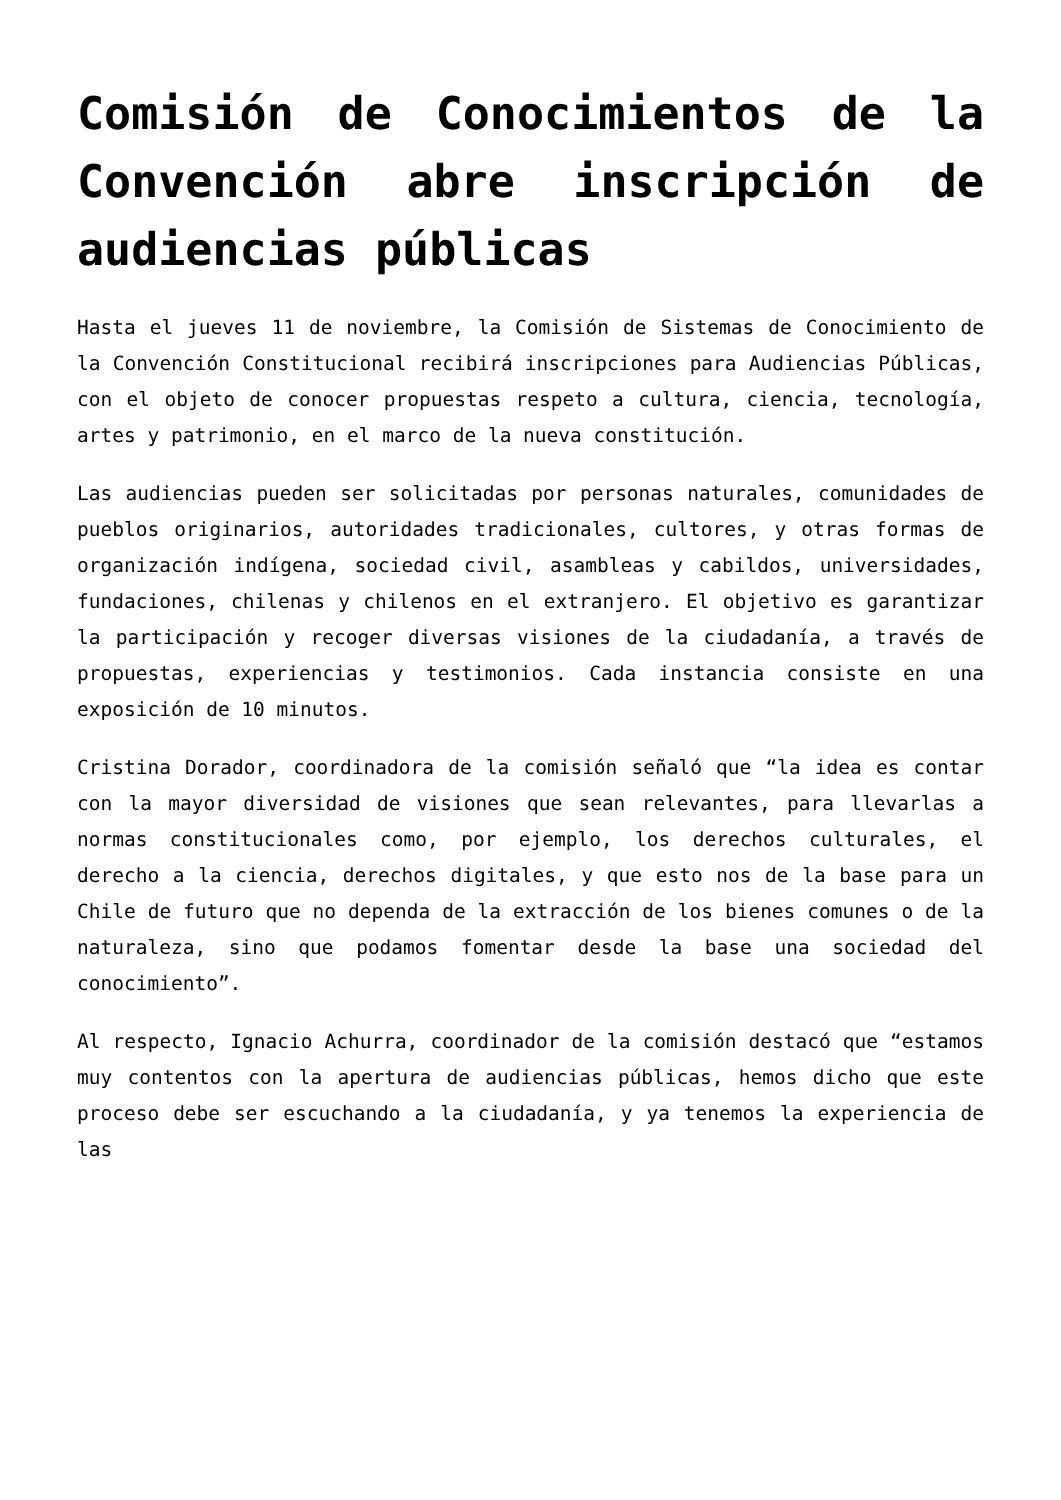Comisión de Conocimientos de la Convención abre inscripción de audiencias públicas
Hasta el jueves 11 de noviembre, la Comisión de Sistemas de Conocimiento de la Convención Constitucional recibirá inscripciones para Audiencias Públicas, con el objeto de conocer propuestas respeto a cultura, ciencia, tecnología, artes y patrimonio, en el marco de la nueva constitución.
Las audiencias pueden ser solicitadas por personas naturales, comunidades de pueblos originarios, autoridades tradicionales, cultores, y otras formas de organización indígena, sociedad civil, asambleas y cabildos, universidades, fundaciones, chilenas y chilenos en el extranjero. El objetivo es garantizar la participación y recoger diversas visiones de la ciudadanía, a través de propuestas, experiencias y testimonios. Cada instancia consiste en una exposición de 10 minutos.
Cristina Dorador, coordinadora de la comisión señaló que “la idea es contar con la mayor diversidad de visiones que sean relevantes, para llevarlas a normas constitucionales como, por ejemplo, los derechos culturales, el derecho a la ciencia, derechos digitales, y que esto nos de la base para un Chile de futuro que no dependa de la extracción de los bienes comunes o de la naturaleza, sino que podamos fomentar desde la base una sociedad del conocimiento”.
Al respecto, Ignacio Achurra, coordinador de la comisión destacó que “estamos muy contentos con la apertura de audiencias públicas, hemos dicho que este proceso debe ser escuchando a la ciudadanía, y ya tenemos la experiencia de las